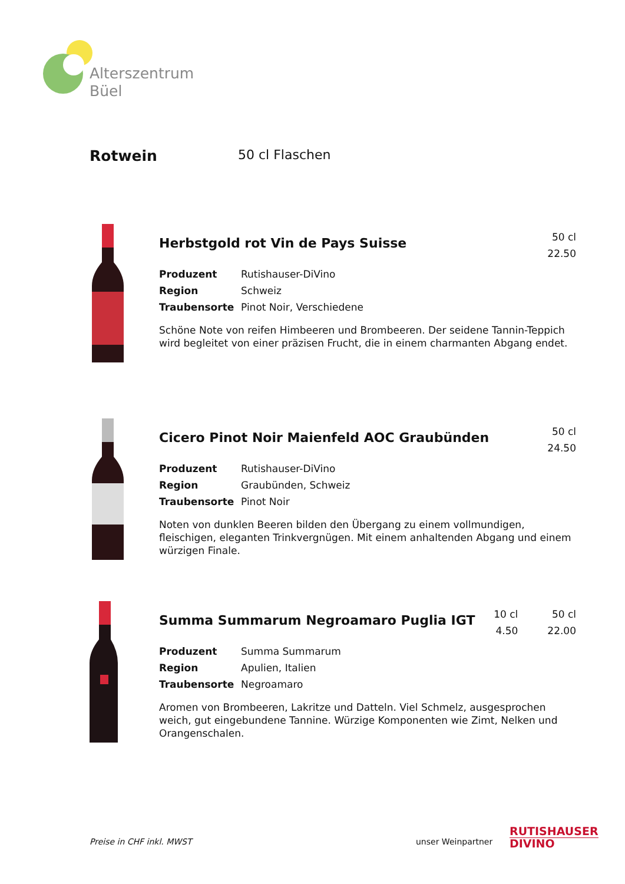Alterszentrum
Büel
Rotwein 50 cl Flaschen
50 cl
22.50
Herbstgold rot Vin de Pays Suisse
Produzent Rutishauser-DiVino
Region Schweiz
Traubensorte Pinot Noir, Verschiedene
Schöne Note von reifen Himbeeren und Brombeeren. Der seidene Tannin-Teppich wird begleitet von einer präzisen Frucht, die in einem charmanten Abgang endet.
50 cl
24.50
Cicero Pinot Noir Maienfeld AOC Graubünden
Produzent Rutishauser-DiVino
Region Graubünden, Schweiz
Traubensorte Pinot Noir
Noten von dunklen Beeren bilden den Übergang zu einem vollmundigen, fleischigen, eleganten Trinkvergnügen. Mit einem anhaltenden Abgang und einem würzigen Finale.
10 cl
4.50
50 cl
22.00
Summa Summarum Negroamaro Puglia IGT
Produzent Summa Summarum
Region Apulien, Italien
Traubensorte Negroamaro
Aromen von Brombeeren, Lakritze und Datteln. Viel Schmelz, ausgesprochen weich, gut eingebundene Tannine. Würzige Komponenten wie Zimt, Nelken und Orangenschalen.
Preise in CHF inkl. MWST unser Weinpartner
RUTISHAUSER
DIVINO